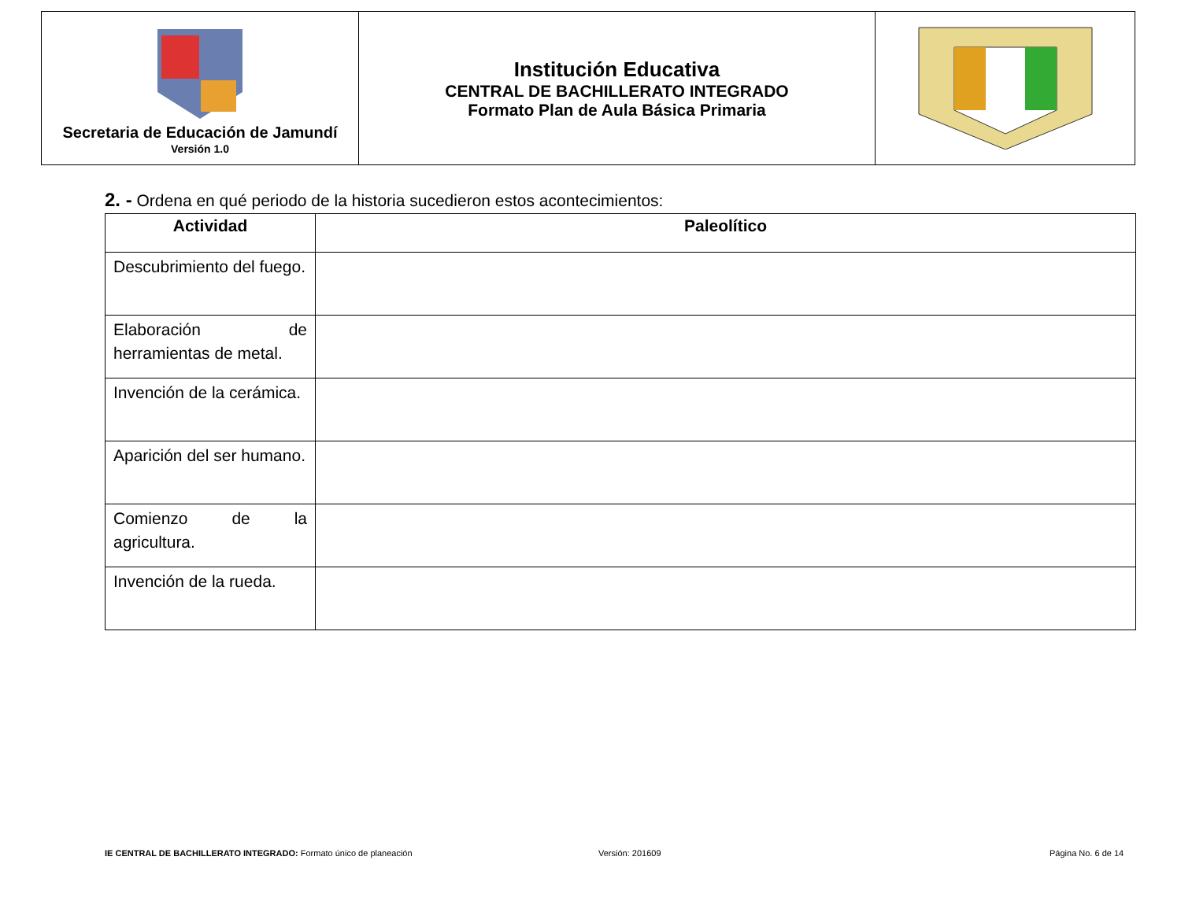| Secretaria de Educación de Jamundí Versión 1.0 | Institución Educativa CENTRAL DE BACHILLERATO INTEGRADO Formato Plan de Aula Básica Primaria | |
2. - Ordena en qué periodo de la historia sucedieron estos acontecimientos:
| Actividad | Paleolítico |
| --- | --- |
| Descubrimiento del fuego. | |
| Elaboración de herramientas de metal. | |
| Invención de la cerámica. | |
| Aparición del ser humano. | |
| Comienzo de la agricultura. | |
| Invención de la rueda. | |
IE CENTRAL DE BACHILLERATO INTEGRADO: Formato único de planeación
Versión: 201609 Página No. 6 de 14